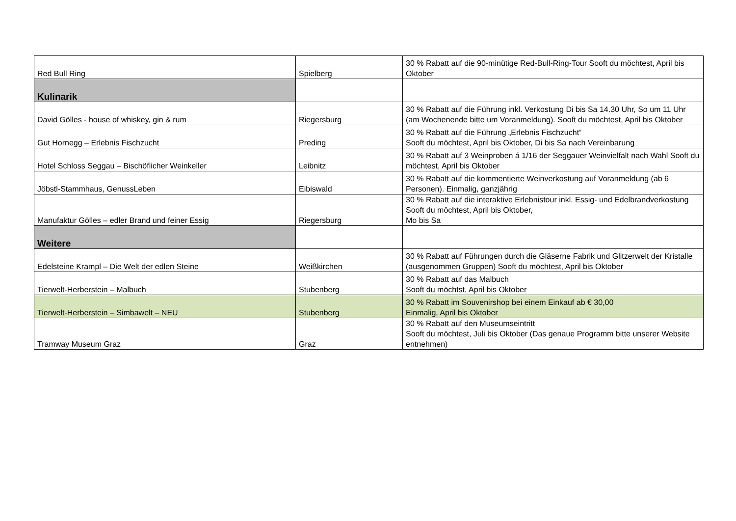| Red Bull Ring | Spielberg | 30 % Rabatt auf die 90-minütige Red-Bull-Ring-Tour Sooft du möchtest, April bis Oktober |
| Kulinarik | | |
| David Gölles - house of whiskey, gin & rum | Riegersburg | 30 % Rabatt auf die Führung inkl. Verkostung Di bis Sa 14.30 Uhr, So um 11 Uhr (am Wochenende bitte um Voranmeldung). Sooft du möchtest, April bis Oktober |
| Gut Hornegg – Erlebnis Fischzucht | Preding | 30 % Rabatt auf die Führung „Erlebnis Fischzucht“ Sooft du möchtest, April bis Oktober, Di bis Sa nach Vereinbarung |
| Hotel Schloss Seggau – Bischöflicher Weinkeller | Leibnitz | 30 % Rabatt auf 3 Weinproben á 1/16 der Seggauer Weinvielfalt nach Wahl Sooft du möchtest, April bis Oktober |
| Jöbstl-Stammhaus, GenussLeben | Eibiswald | 30 % Rabatt auf die kommentierte Weinverkostung auf Voranmeldung (ab 6 Personen). Einmalig, ganzjährig |
| Manufaktur Gölles – edler Brand und feiner Essig | Riegersburg | 30 % Rabatt auf die interaktive Erlebnistour inkl. Essig- und Edelbrandverkostung Sooft du möchtest, April bis Oktober, Mo bis Sa |
| Weitere | | |
| Edelsteine Krampl – Die Welt der edlen Steine | Weißkirchen | 30 % Rabatt auf Führungen durch die Gläserne Fabrik und Glitzerwelt der Kristalle (ausgenommen Gruppen) Sooft du möchtest, April bis Oktober |
| Tierwelt-Herberstein – Malbuch | Stubenberg | 30 % Rabatt auf das Malbuch Sooft du möchtst, April bis Oktober |
| Tierwelt-Herberstein – Simbawelt – NEU | Stubenberg | 30 % Rabatt im Souvenirshop bei einem Einkauf ab € 30,00 Einmalig, April bis Oktober |
| Tramway Museum Graz | Graz | 30 % Rabatt auf den Museumseintritt Sooft du möchtest, Juli bis Oktober (Das genaue Programm bitte unserer Website entnehmen) |